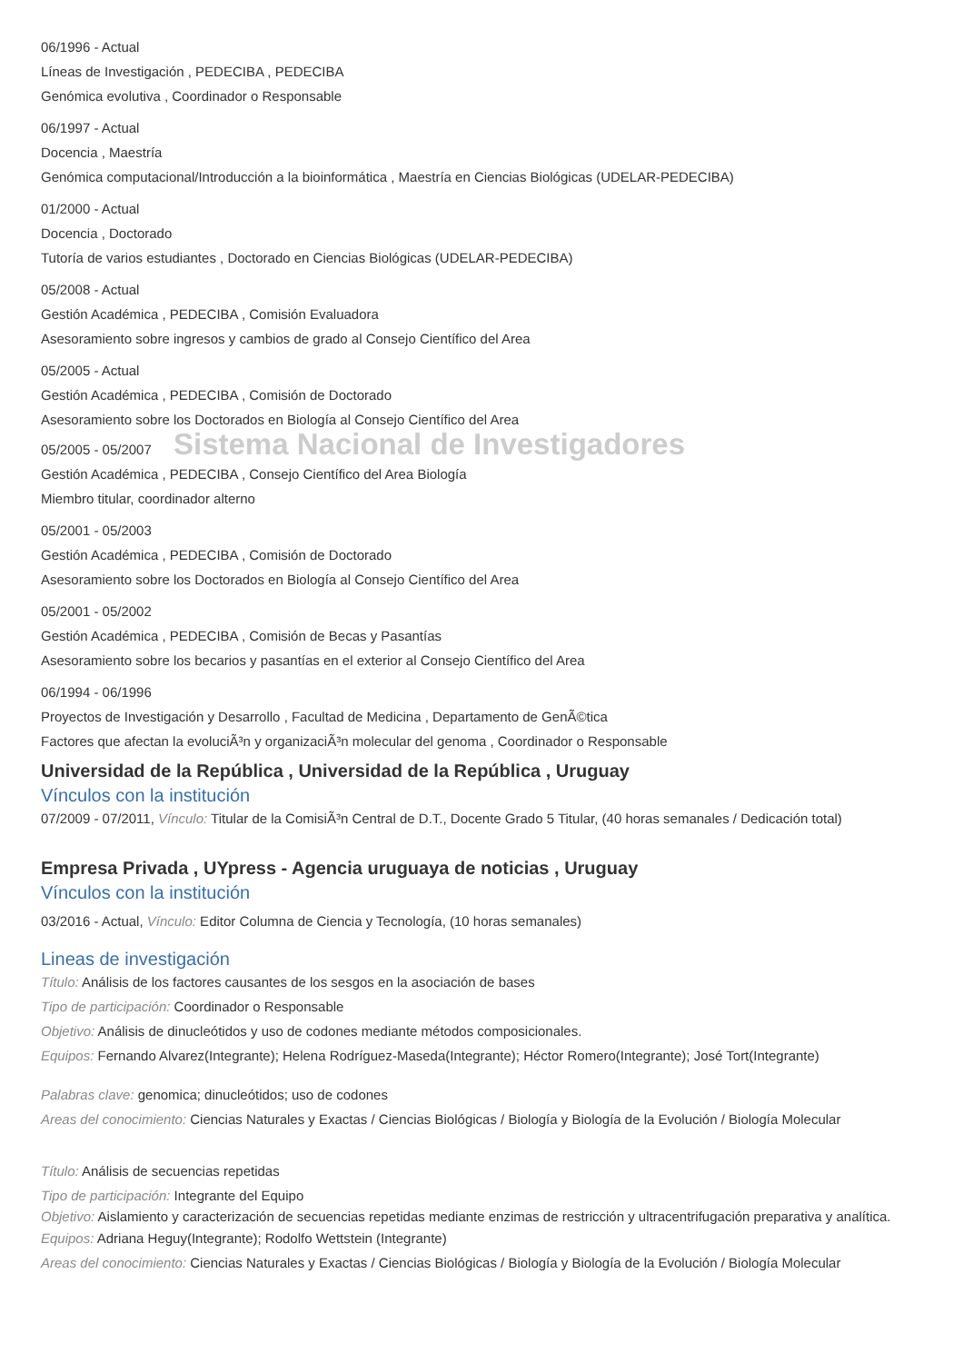06/1996 - Actual
Líneas de Investigación , PEDECIBA , PEDECIBA
Genómica evolutiva , Coordinador o Responsable
06/1997 - Actual
Docencia , Maestría
Genómica computacional/Introducción a la bioinformática , Maestría en Ciencias Biológicas (UDELAR-PEDECIBA)
01/2000 - Actual
Docencia , Doctorado
Tutoría de varios estudiantes , Doctorado en Ciencias Biológicas (UDELAR-PEDECIBA)
05/2008 - Actual
Gestión Académica , PEDECIBA , Comisión Evaluadora
Asesoramiento sobre ingresos y cambios de grado al Consejo Científico del Area
05/2005 - Actual
Gestión Académica , PEDECIBA , Comisión de Doctorado
Asesoramiento sobre los Doctorados en Biología al Consejo Científico del Area
05/2005 - 05/2007 Sistema Nacional de Investigadores
Gestión Académica , PEDECIBA , Consejo Científico del Area Biología
Miembro titular, coordinador alterno
05/2001 - 05/2003
Gestión Académica , PEDECIBA , Comisión de Doctorado
Asesoramiento sobre los Doctorados en Biología al Consejo Científico del Area
05/2001 - 05/2002
Gestión Académica , PEDECIBA , Comisión de Becas y Pasantías
Asesoramiento sobre los becarios y pasantías en el exterior al Consejo Científico del Area
06/1994 - 06/1996
Proyectos de Investigación y Desarrollo , Facultad de Medicina , Departamento de GenÃ©tica
Factores que afectan la evoluciÃ³n y organizaciÃ³n molecular del genoma , Coordinador o Responsable
Universidad de la República , Universidad de la República , Uruguay
Vínculos con la institución
07/2009 - 07/2011, Vínculo: Titular de la ComisiÃ³n Central de D.T., Docente Grado 5 Titular, (40 horas semanales / Dedicación total)
Empresa Privada , UYpress - Agencia uruguaya de noticias , Uruguay
Vínculos con la institución
03/2016 - Actual, Vínculo: Editor Columna de Ciencia y Tecnología, (10 horas semanales)
Lineas de investigación
Título: Análisis de los factores causantes de los sesgos en la asociación de bases
Tipo de participación: Coordinador o Responsable
Objetivo: Análisis de dinucleótidos y uso de codones mediante métodos composicionales.
Equipos: Fernando Alvarez(Integrante); Helena Rodríguez-Maseda(Integrante); Héctor Romero(Integrante); José Tort(Integrante)
Palabras clave: genomica; dinucleótidos; uso de codones
Areas del conocimiento: Ciencias Naturales y Exactas / Ciencias Biológicas / Biología y Biología de la Evolución / Biología Molecular
Título: Análisis de secuencias repetidas
Tipo de participación: Integrante del Equipo
Objetivo: Aislamiento y caracterización de secuencias repetidas mediante enzimas de restricción y ultracentrifugación preparativa y analítica.
Equipos: Adriana Heguy(Integrante); Rodolfo Wettstein (Integrante)
Areas del conocimiento: Ciencias Naturales y Exactas / Ciencias Biológicas / Biología y Biología de la Evolución / Biología Molecular